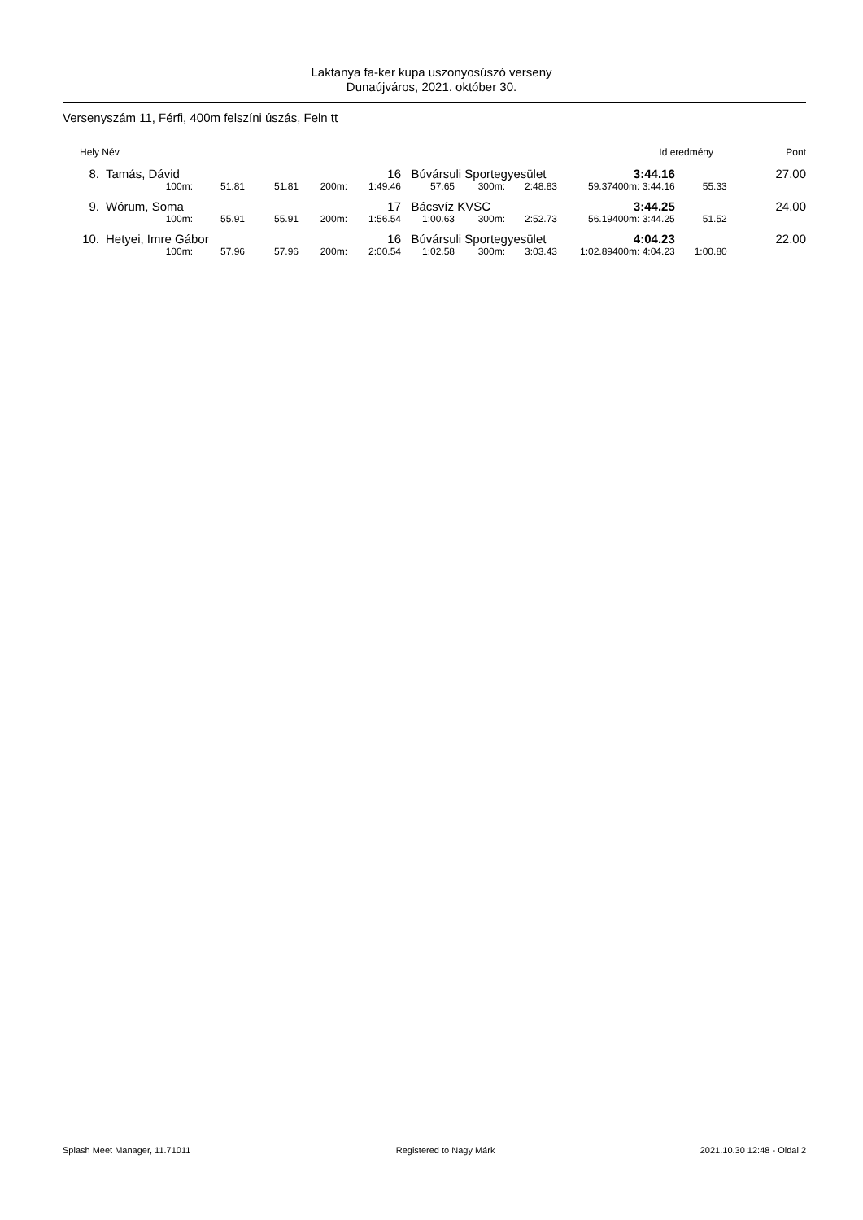Laktanya fa-ker kupa uszonyosúszó verseny
Dunaújváros, 2021. október 30.
Versenyszám 11, Férfi, 400m felszíni úszás, Feln tt
| Hely | Név | | Id eredmény | Pont |
| 8. | | Tamás, Dávid | | | | 16 | Búvársuli Sportegyesület | | | | 3:44.16 | | 27.00 |
| | | 100m: | 51.81 | 51.81 | 200m: | 1:49.46 | 57.65 | 300m: | 2:48.83 | 59.37 | 400m: 3:44.16 | 55.33 | |
| 9. | | Wórum, Soma | | | | 17 | Bácsvíz KVSC | | | | 3:44.25 | | 24.00 |
| | | 100m: | 55.91 | 55.91 | 200m: | 1:56.54 | 1:00.63 | 300m: | 2:52.73 | 56.19 | 400m: 3:44.25 | 51.52 | |
| 10. | | Hetyei, Imre Gábor | | | | 16 | Búvársuli Sportegyesület | | | | 4:04.23 | | 22.00 |
| | | 100m: | 57.96 | 57.96 | 200m: | 2:00.54 | 1:02.58 | 300m: | 3:03.43 | 1:02.89 | 400m: 4:04.23 | 1:00.80 | |
Splash Meet Manager, 11.71011 Registered to Nagy Márk 2021.10.30 12:48 - Oldal 2